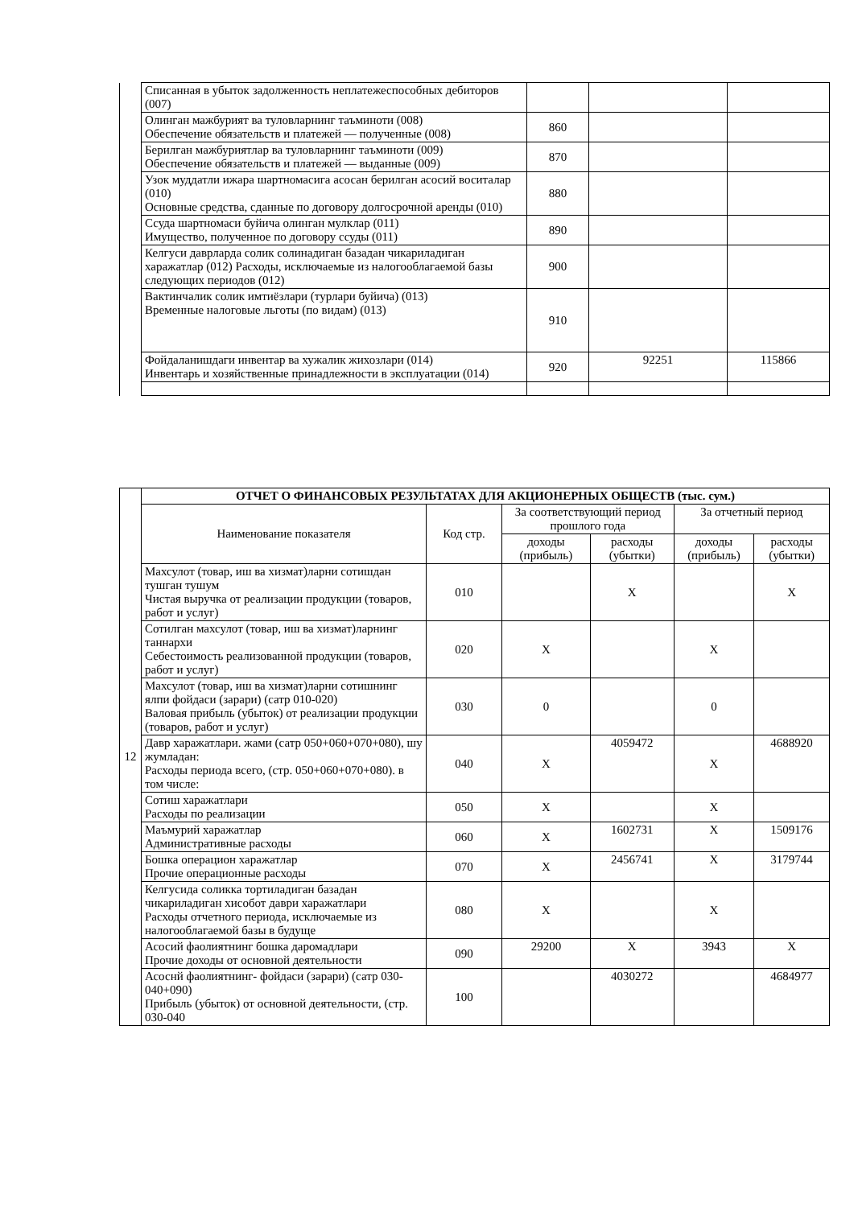| | Списанная в убыток задолженность неплатежеспособных дебиторов (007) | | | |
| | Олинган мажбурият ва туловларнинг таъминоти (008) Обеспечение обязательств и платежей — полученные (008) | 860 | | |
| | Берилган мажбуриятлар ва туловларнинг таъминоти (009) Обеспечение обязательств и платежей — выданные (009) | 870 | | |
| | Узок муддатли ижара шартномасига асосан берилган асосий воситалар (010) Основные средства, сданные по договору долгосрочной аренды (010) | 880 | | |
| | Ссуда шартномаси буйича олинган мулклар (011) Имущество, полученное по договору ссуды (011) | 890 | | |
| | Келгуси даврларда солик солинадиган базадан чикариладиган харажатлар (012) Расходы, исключаемые из налогооблагаемой базы следующих периодов (012) | 900 | | |
| | Вактинчалик солик имтиёзлари (турлари буйича) (013) Временные налоговые льготы (по видам) (013) | 910 | | |
| | Фойдаланишдаги инвентар ва хужалик жихозлари (014) Инвентарь и хозяйственные принадлежности в эксплуатации (014) | 920 | 92251 | 115866 |
| 12 | ОТЧЕТ О ФИНАНСОВЫХ РЕЗУЛЬТАТАХ ДЛЯ АКЦИОНЕРНЫХ ОБЩЕСТВ (тыс. сум.) | | | | | |
| | Наименование показателя | Код стр. | За соответствующий период прошлого года | | За отчетный период | |
| | | | доходы (прибыль) | расходы (убытки) | доходы (прибыль) | расходы (убытки) |
| | Махсулот (товар, иш ва хизмат)ларни сотишдан тушган тушум Чистая выручка от реализации продукции (товаров, работ и услуг) | 010 | | X | | X |
| | Сотилган махсулот (товар, иш ва хизмат)ларнинг таннархи Себестоимость реализованной продукции (товаров, работ и услуг) | 020 | X | | X | |
| | Махсулот (товар, иш ва хизмат)ларни сотишнинг ялпи фойдаси (зарари) (сатр 010-020) Валовая прибыль (убыток) от реализации продукции (товаров, работ и услуг) | 030 | 0 | | 0 | |
| | Давр харажатлари. жами (сатр 050+060+070+080), шу жумладан: Расходы периода всего, (стр. 050+060+070+080). в том числе: | 040 | X | 4059472 | X | 4688920 |
| | Сотиш харажатлари Расходы по реализации | 050 | X | | X | |
| | Маъмурий харажатлар Административные расходы | 060 | X | 1602731 | X | 1509176 |
| | Бошка операцион харажатлар Прочие операционные расходы | 070 | X | 2456741 | X | 3179744 |
| | Келгусида соликка тортиладиган базадан чикариладиган хисобот даври харажатлари Расходы отчетного периода, исключаемые из налогооблагаемой базы в будуще | 080 | X | | X | |
| | Асосий фаолиятнинг бошка даромадлари Прочие доходы от основной деятельности | 090 | 29200 | X | 3943 | X |
| | Асоснй фаолиятнинг- фойдаси (зарари) (сатр 030-040+090) Прибыль (убыток) от основной деятельности, (стр. 030-040 | 100 | | 4030272 | | 4684977 |